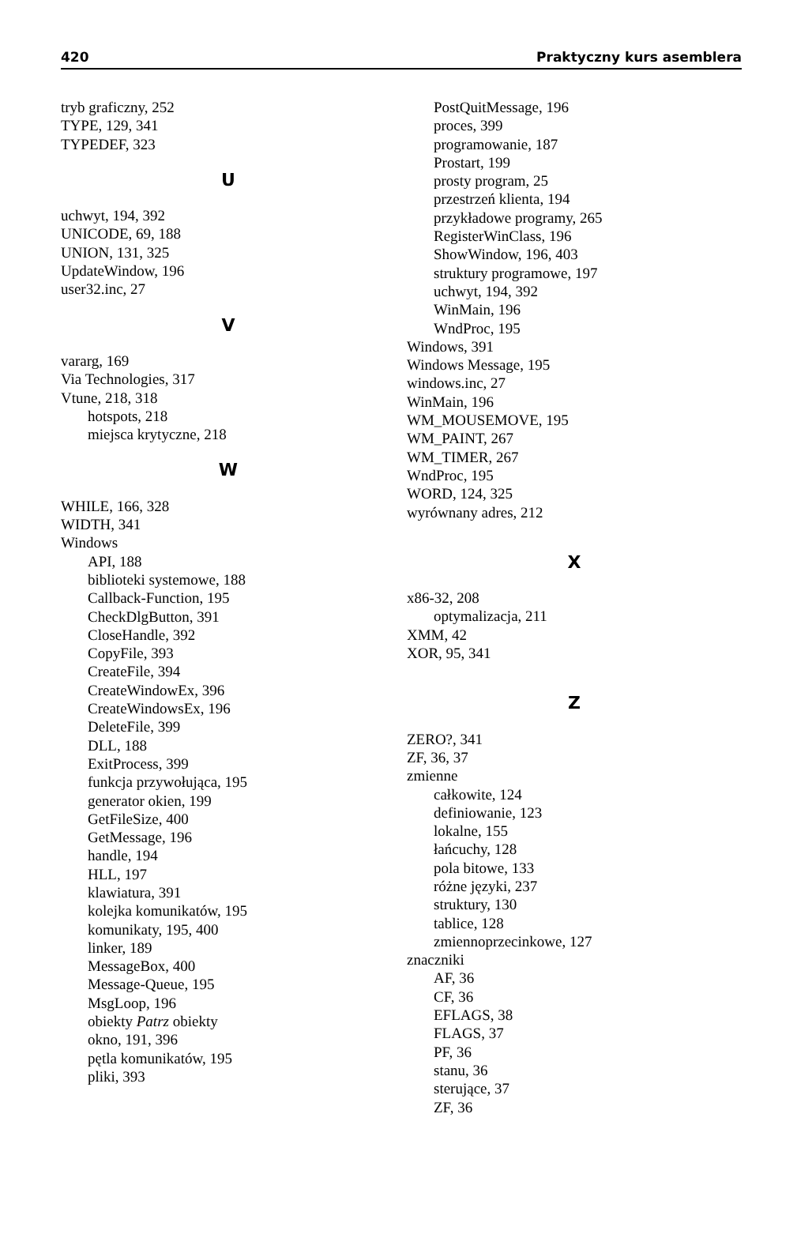420 Praktyczny kurs asemblera
tryb graficzny, 252
TYPE, 129, 341
TYPEDEF, 323
U
uchwyt, 194, 392
UNICODE, 69, 188
UNION, 131, 325
UpdateWindow, 196
user32.inc, 27
V
vararg, 169
Via Technologies, 317
Vtune, 218, 318
hotspots, 218
miejsca krytyczne, 218
W
WHILE, 166, 328
WIDTH, 341
Windows
API, 188
biblioteki systemowe, 188
Callback-Function, 195
CheckDlgButton, 391
CloseHandle, 392
CopyFile, 393
CreateFile, 394
CreateWindowEx, 396
CreateWindowsEx, 196
DeleteFile, 399
DLL, 188
ExitProcess, 399
funkcja przywołująca, 195
generator okien, 199
GetFileSize, 400
GetMessage, 196
handle, 194
HLL, 197
klawiatura, 391
kolejka komunikatów, 195
komunikaty, 195, 400
linker, 189
MessageBox, 400
Message-Queue, 195
MsgLoop, 196
obiekty Patrz obiekty
okno, 191, 396
pętla komunikatów, 195
pliki, 393
PostQuitMessage, 196
proces, 399
programowanie, 187
Prostart, 199
prosty program, 25
przestrzeń klienta, 194
przykładowe programy, 265
RegisterWinClass, 196
ShowWindow, 196, 403
struktury programowe, 197
uchwyt, 194, 392
WinMain, 196
WndProc, 195
Windows, 391
Windows Message, 195
windows.inc, 27
WinMain, 196
WM_MOUSEMOVE, 195
WM_PAINT, 267
WM_TIMER, 267
WndProc, 195
WORD, 124, 325
wyrównany adres, 212
X
x86-32, 208
optymalizacja, 211
XMM, 42
XOR, 95, 341
Z
ZERO?, 341
ZF, 36, 37
zmienne
całkowite, 124
definiowanie, 123
lokalne, 155
łańcuchy, 128
pola bitowe, 133
różne języki, 237
struktury, 130
tablice, 128
zmiennoprzecinkowe, 127
znaczniki
AF, 36
CF, 36
EFLAGS, 38
FLAGS, 37
PF, 36
stanu, 36
sterujące, 37
ZF, 36